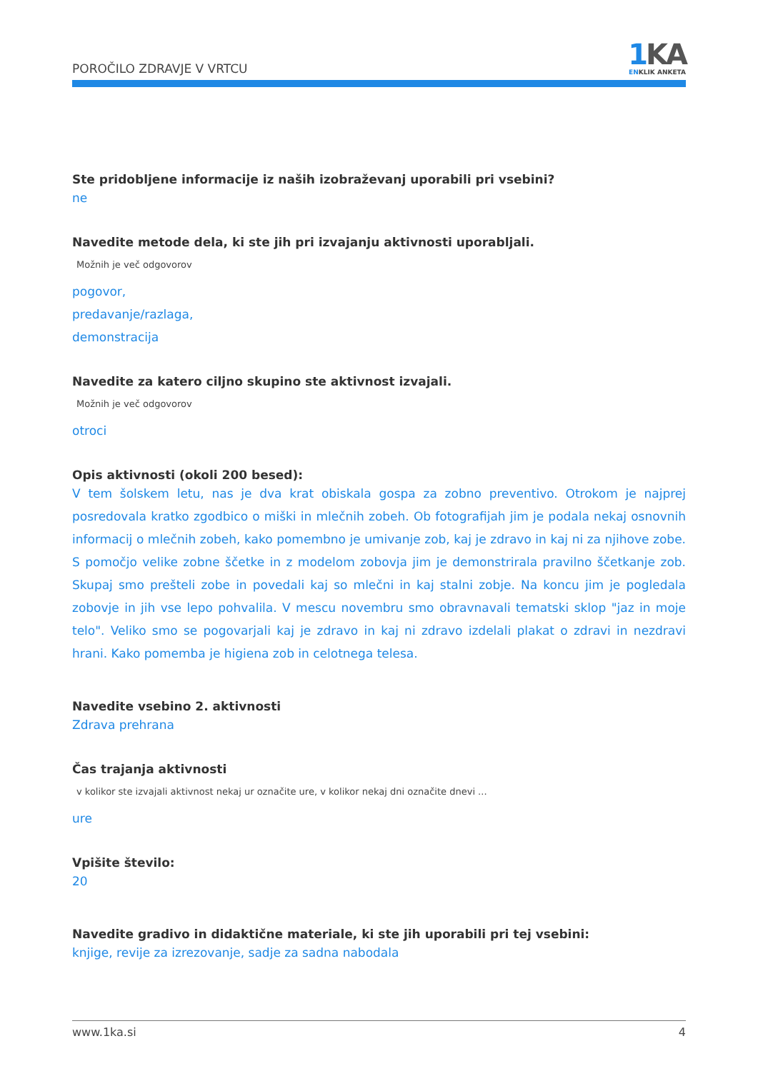POROČILO ZDRAVJE V VRTCU
1 KA
ENKLIK ANKETA
Ste pridobljene informacije iz naših izobraževanj uporabili pri vsebini?
ne
Navedite metode dela, ki ste jih pri izvajanju aktivnosti uporabljali.
Možnih je več odgovorov
pogovor,
predavanje/razlaga,
demonstracija
Navedite za katero ciljno skupino ste aktivnost izvajali.
Možnih je več odgovorov
otroci
Opis aktivnosti (okoli 200 besed):
V tem šolskem letu, nas je dva krat obiskala gospa za zobno preventivo. Otrokom je najprej posredovala kratko zgodbico o miški in mlečnih zobeh. Ob fotografijah jim je podala nekaj osnovnih informacij o mlečnih zobeh, kako pomembno je umivanje zob, kaj je zdravo in kaj ni za njihove zobe. S pomočjo velike zobne ščetke in z modelom zobovja jim je demonstrirala pravilno ščetkanje zob. Skupaj smo prešteli zobe in povedali kaj so mlečni in kaj stalni zobje. Na koncu jim je pogledala zobovje in jih vse lepo pohvalila. V mescu novembru smo obravnavali tematski sklop "jaz in moje telo". Veliko smo se pogovarjali kaj je zdravo in kaj ni zdravo izdelali plakat o zdravi in nezdravi hrani. Kako pomemba je higiena zob in celotnega telesa.
Navedite vsebino 2. aktivnosti
Zdrava prehrana
Čas trajanja aktivnosti
v kolikor ste izvajali aktivnost nekaj ur označite ure, v kolikor nekaj dni označite dnevi ...
ure
Vpišite število:
20
Navedite gradivo in didaktične materiale, ki ste jih uporabili pri tej vsebini:
knjige, revije za izrezovanje, sadje za sadna nabodala
www.1ka.si 4